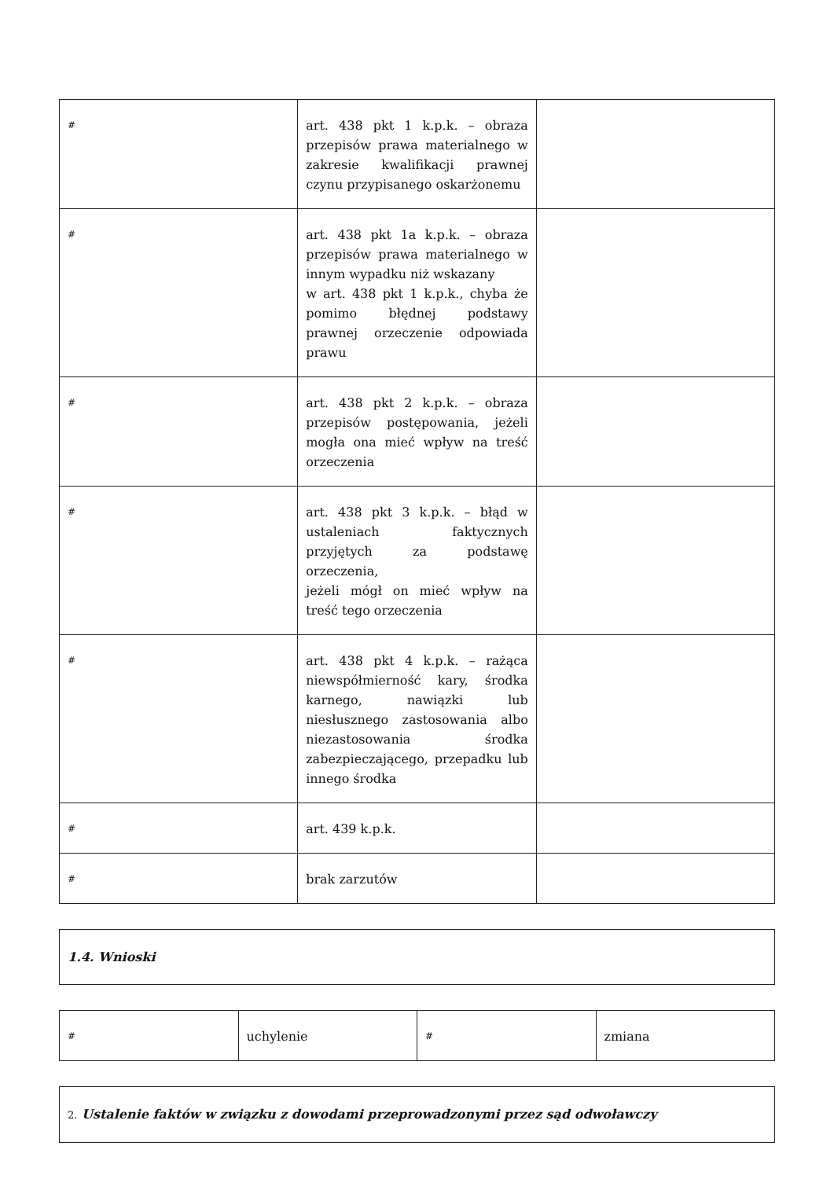| # | art. 438 pkt 1 k.p.k. – obraza przepisów prawa materialnego w zakresie kwalifikacji prawnej czynu przypisanego oskarżonemu | |
| # | art. 438 pkt 1a k.p.k. – obraza przepisów prawa materialnego w innym wypadku niż wskazany w art. 438 pkt 1 k.p.k., chyba że pomimo błędnej podstawy prawnej orzeczenie odpowiada prawu | |
| # | art. 438 pkt 2 k.p.k. – obraza przepisów postępowania, jeżeli mogła ona mieć wpływ na treść orzeczenia | |
| # | art. 438 pkt 3 k.p.k. – błąd w ustaleniach faktycznych przyjętych za podstawę orzeczenia, jeżeli mógł on mieć wpływ na treść tego orzeczenia | |
| # | art. 438 pkt 4 k.p.k. – rażąca niewspółmierność kary, środka karnego, nawiązki lub niesłusznego zastosowania albo niezastosowania środka zabezpieczającego, przepadku lub innego środka | |
| # | art. 439 k.p.k. | |
| # | brak zarzutów | |
| 1.4. Wnioski |
| # | uchylenie | # | zmiana |
| 2. Ustalenie faktów w związku z dowodami przeprowadzonymi przez sąd odwoławczy |